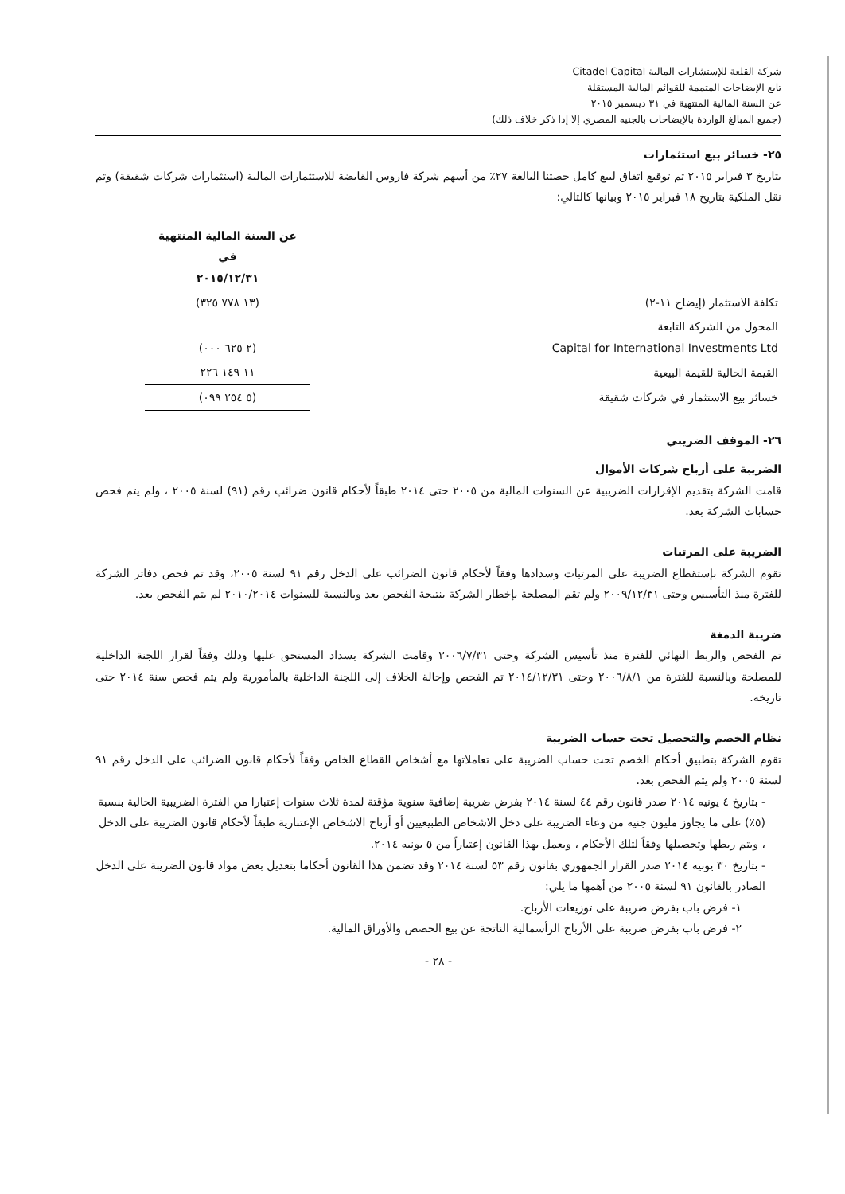شركة القلعة للإستشارات المالية Citadel Capital
تابع الإيضاحات المتممة للقوائم المالية المستقلة
عن السنة المالية المنتهية في ٣١ ديسمبر ٢٠١٥
(جميع المبالغ الواردة بالإيضاحات بالجنيه المصري إلا إذا ذكر خلاف ذلك)
٢٥- خسائر بيع استثمارات
بتاريخ ٣ فبراير ٢٠١٥ تم توقيع اتفاق لبيع كامل حصتنا البالغة ٢٧٪ من أسهم شركة فاروس القابضة للاستثمارات المالية (استثمارات شركات شقيقة) وتم نقل الملكية بتاريخ ١٨ فبراير ٢٠١٥ وبيانها كالتالي:
| | عن السنة المالية المنتهية في ٢٠١٥/١٢/٣١ |
| تكلفة الاستثمار (إيضاح ١١-٢) | (١٣ ٧٧٨ ٣٢٥) |
| المحول من الشركة التابعة Capital for International Investments Ltd | (٢ ٦٢٥ ٠٠٠) |
| القيمة الحالية للقيمة البيعية | ١١ ١٤٩ ٢٢٦ |
| خسائر بيع الاستثمار في شركات شقيقة | (٥ ٢٥٤ ٠٩٩) |
٢٦- الموقف الضريبي
الضريبة على أرباح شركات الأموال
قامت الشركة بتقديم الإقرارات الضريبية عن السنوات المالية من ٢٠٠٥ حتى ٢٠١٤ طبقاً لأحكام قانون ضرائب رقم (٩١) لسنة ٢٠٠٥ ، ولم يتم فحص حسابات الشركة بعد.
الضريبة على المرتبات
تقوم الشركة بإستقطاع الضريبة على المرتبات وسدادها وفقاً لأحكام قانون الضرائب على الدخل رقم ٩١ لسنة ٢٠٠٥، وقد تم فحص دفاتر الشركة للفترة منذ التأسيس وحتى ٢٠٠٩/١٢/٣١ ولم تقم المصلحة بإخطار الشركة بنتيجة الفحص بعد وبالنسبة للسنوات ٢٠١٠/٢٠١٤ لم يتم الفحص بعد.
ضريبة الدمغة
تم الفحص والربط النهائي للفترة منذ تأسيس الشركة وحتى ٢٠٠٦/٧/٣١ وقامت الشركة بسداد المستحق عليها وذلك وفقاً لقرار اللجنة الداخلية للمصلحة وبالنسبة للفترة من ٢٠٠٦/٨/١ وحتى ٢٠١٤/١٢/٣١ تم الفحص وإحالة الخلاف إلى اللجنة الداخلية بالمأمورية ولم يتم فحص سنة ٢٠١٤ حتى تاريخه.
نظام الخصم والتحصيل تحت حساب الضريبة
تقوم الشركة بتطبيق أحكام الخصم تحت حساب الضريبة على تعاملاتها مع أشخاص القطاع الخاص وفقاً لأحكام قانون الضرائب على الدخل رقم ٩١ لسنة ٢٠٠٥ ولم يتم الفحص بعد.
- بتاريخ ٤ يونيه ٢٠١٤ صدر قانون رقم ٤٤ لسنة ٢٠١٤ بفرض ضريبة إضافية سنوية مؤقتة لمدة ثلاث سنوات إعتبارا من الفترة الضريبية الحالية بنسبة (٥٪) على ما يجاوز مليون جنيه من وعاء الضريبة على دخل الاشخاص الطبيعيين أو أرباح الاشخاص الإعتبارية طبقاً لأحكام قانون الضريبة على الدخل ، ويتم ربطها وتحصيلها وفقاً لتلك الأحكام ، ويعمل بهذا القانون إعتباراً من ٥ يونيه ٢٠١٤.
- بتاريخ ٣٠ يونيه ٢٠١٤ صدر القرار الجمهوري بقانون رقم ٥٣ لسنة ٢٠١٤ وقد تضمن هذا القانون أحكاما بتعديل بعض مواد قانون الضريبة على الدخل الصادر بالقانون ٩١ لسنة ٢٠٠٥ من أهمها ما يلي:
١- فرض باب بفرض ضريبة على توزيعات الأرباح.
٢- فرض باب بفرض ضريبة على الأرباح الرأسمالية الناتجة عن بيع الحصص والأوراق المالية.
- ٢٨ -